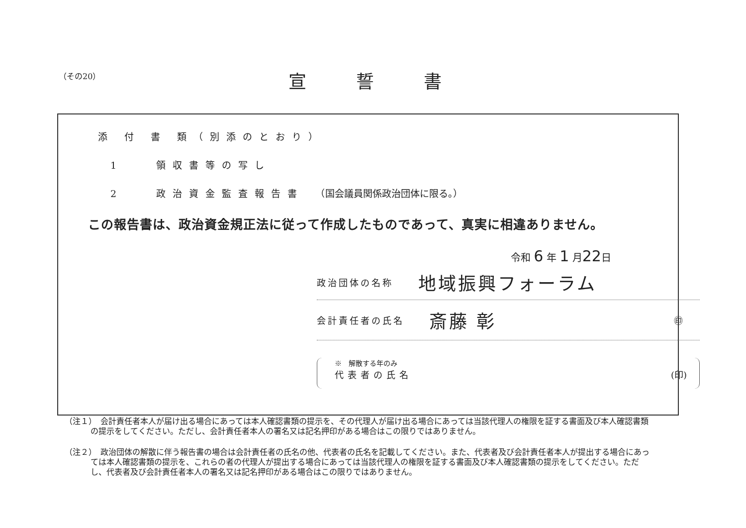（その20） 宣誓書
添 付 書 類（別添のとおり）
1　　領収書等の写し
2　　政治資金監査報告書　（国会議員関係政治団体に限る。）
この報告書は、政治資金規正法に従って作成したものであって、真実に相違ありません。
令和 6 年 1 月22日
政治団体の名称 地域振興フォーラム
会計責任者の氏名 斎藤 彰 ㊞
※　解散する年のみ
代表者の氏名 (印)
（注１）　会計責任者本人が届け出る場合にあっては本人確認書類の提示を、その代理人が届け出る場合にあっては当該代理人の権限を証する書面及び本人確認書類の提示をしてください。ただし、会計責任者本人の署名又は記名押印がある場合はこの限りではありません。
（注２）　政治団体の解散に伴う報告書の場合は会計責任者の氏名の他、代表者の氏名を記載してください。また、代表者及び会計責任者本人が提出する場合にあっては本人確認書類の提示を、これらの者の代理人が提出する場合にあっては当該代理人の権限を証する書面及び本人確認書類の提示をしてください。ただし、代表者及び会計責任者本人の署名又は記名押印がある場合はこの限りではありません。